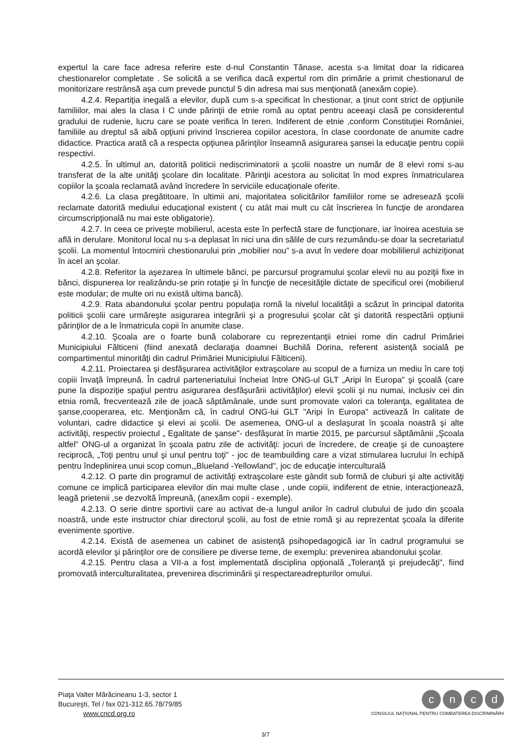expertul la care face adresa referire este d-nul Constantin Tănase, acesta s-a limitat doar la ridicarea chestionarelor completate . Se solicită a se verifica dacă expertul rom din primărie a primit chestionarul de monitorizare restrânsă aşa cum prevede punctul 5 din adresa mai sus menţionată (anexăm copie).
4.2.4. Repartiţia inegală a elevilor, după cum s-a specificat în chestionar, a ţinut cont strict de opţiunile familiilor, mai ales la clasa I C unde părinţii de etnie romă au optat pentru aceeaşi clasă pe considerentul gradului de rudenie, lucru care se poate verifica în teren. Indiferent de etnie ,conform Constituţiei României, familiile au dreptul să aibă opţiuni privind înscrierea copiilor acestora, în clase coordonate de anumite cadre didactice. Practica arată că a respecta opţiunea părinţilor înseamnă asigurarea şansei la educaţie pentru copiii respectivi.
4.2.5. În ultimul an, datorită politicii nediscriminatorii a şcolii noastre un număr de 8 elevi romi s-au transferat de la alte unităţi şcolare din localitate. Părinţii acestora au solicitat în mod expres înmatricularea copiilor la şcoala reclamată având încredere în serviciile educaţionale oferite.
4.2.6. La clasa pregătitoare, în ultimii ani, majoritatea solicitărilor familiilor rome se adresează şcolii reclamate datorită mediului educaţional existent ( cu atât mai mult cu cât înscrierea în funcţie de arondarea circumscripţională nu mai este obligatorie).
4.2.7. In ceea ce priveşte mobilierul, acesta este în perfectă stare de funcţionare, iar înoirea acestuia se află in derulare. Monitorul local nu s-a deplasat în nici una din sălile de curs rezumându-se doar la secretariatul şcolii. La momentul întocmirii chestionarului prin „mobilier nou” s-a avut în vedere doar mobililierul achiziţionat în acel an şcolar.
4.2.8. Referitor la aşezarea în ultimele bănci, pe parcursul programului şcolar elevii nu au poziţii fixe in bănci, dispunerea lor realizându-se prin rotaţie şi în funcţie de necesităţile dictate de specificul orei (mobilierul este modular; de multe ori nu există ultima bancă).
4.2.9. Rata abandonului şcolar pentru populaţia romă la nivelul localităţii a scăzut în principal datorita politicii şcolii care urmăreşte asigurarea integrării şi a progresului şcolar cât şi datorită respectării opţiunii părinţilor de a le înmatricula copii în anumite clase.
4.2.10. Şcoala are o foarte bună colaborare cu reprezentanţii etniei rome din cadrul Primăriei Municipiului Fălticeni (fiind anexată declaraţia doamnei Buchilă Dorina, referent asistenţă socială pe compartimentul minorităţi din cadrul Primăriei Municipiului Fălticeni).
4.2.11. Proiectarea şi desfăşurarea activităţilor extraşcolare au scopul de a furniza un mediu în care toţi copiii învaţă împreună. În cadrul parteneriatului încheiat între ONG-ul GLT „Aripi în Europa" şi şcoală (care pune la dispoziţie spaţiul pentru asigurarea desfăşurării activităţilor) elevii şcolii şi nu numai, inclusiv cei din etnia romă, frecventează zile de joacă săptămânale, unde sunt promovate valori ca toleranţa, egalitatea de şanse,cooperarea, etc. Menţionăm că, în cadrul ONG-lui GLT "Aripi în Europa" activează în calitate de voluntari, cadre didactice şi elevi ai şcolii. De asemenea, ONG-ul a deslaşurat în şcoala noastră şi alte activităţi, respectiv proiectul „ Egalitate de şanse"- desfăşurat în martie 2015, pe parcursul săptămânii „Şcoala altfel” ONG-ul a organizat în şcoala patru zile de activităţi: jocuri de încredere, de creaţie şi de cunoaştere reciprocă, „Toţi pentru unul şi unul pentru toţi" - joc de teambuilding care a vizat stimularea lucrului în echipă pentru îndeplinirea unui scop comun,„Blueland -Yellowland", joc de educaţie interculturală
4.2.12. O parte din programul de activităţi extraşcolare este gândit sub formă de cluburi şi alte activităţi comune ce implică participarea elevilor din mai multe clase , unde copiii, indiferent de etnie, interacţionează, leagă prietenii ,se dezvoltă împreună, (anexăm copii - exemple).
4.2.13. O serie dintre sportivii care au activat de-a lungul anilor în cadrul clubului de judo din şcoala noastră, unde este instructor chiar directorul şcolii, au fost de etnie romă şi au reprezentat şcoala la diferite evenimente sportive.
4.2.14. Există de asemenea un cabinet de asistenţă psihopedagogică iar în cadrul programului se acordă elevilor şi părinţilor ore de consiliere pe diverse teme, de exemplu: prevenirea abandonului şcolar.
4.2.15. Pentru clasa a VII-a a fost implementată disciplina opţională „Toleranţă şi prejudecăţi”, fiind promovată interculturalitatea, prevenirea discriminării şi respectareadrepturilor omului.
Piaţa Valter Mărăcineanu 1-3, sector 1
Bucureşti, Tel / fax 021-312.65.78/79/85
www.cncd.org.ro
cncd
CONSILIUL NAŢIONAL PENTRU COMBATEREA DISCRIMINĂRII
3/7